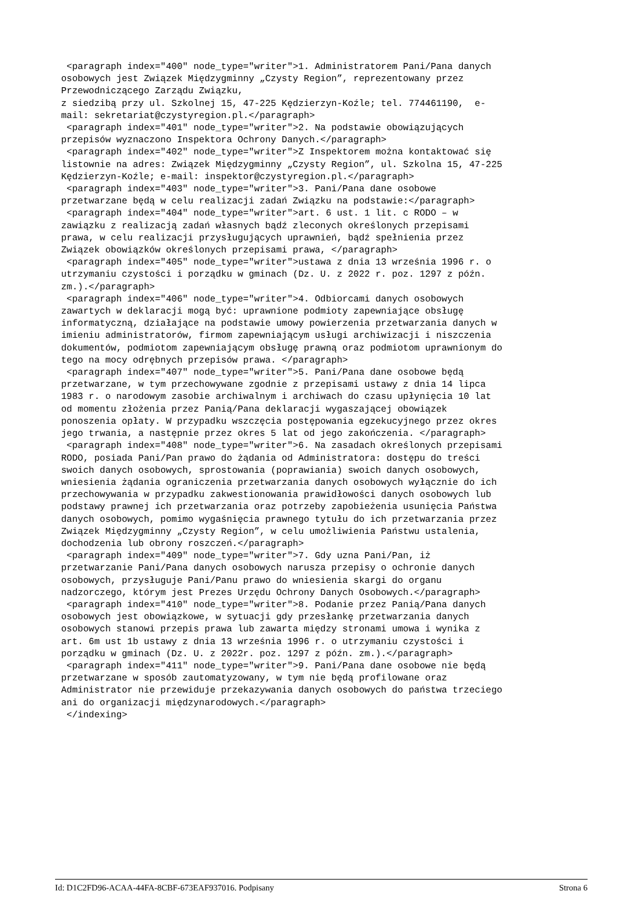<paragraph index="400" node_type="writer">1. Administratorem Pani/Pana danych osobowych jest Związek Międzygminny „Czysty Region”, reprezentowany przez Przewodniczącego Zarządu Związku, z siedzibą przy ul. Szkolnej 15, 47-225 Kędzierzyn-Koźle; tel. 774461190, e- mail: sekretariat@czystyregion.pl.</paragraph> <paragraph index="401" node_type="writer">2. Na podstawie obowiązujących przepisów wyznaczono Inspektora Ochrony Danych.</paragraph> <paragraph index="402" node_type="writer">Z Inspektorem można kontaktować się listownie na adres: Związek Międzygminny „Czysty Region”, ul. Szkolna 15, 47-225 Kędzierzyn-Koźle; e-mail: inspektor@czystyregion.pl.</paragraph> <paragraph index="403" node_type="writer">3. Pani/Pana dane osobowe przetwarzane będą w celu realizacji zadań Związku na podstawie:</paragraph> <paragraph index="404" node_type="writer">art. 6 ust. 1 lit. c RODO – w zawiązku z realizacją zadań własnych bądź zleconych określonych przepisami prawa, w celu realizacji przysługujących uprawnień, bądź spełnienia przez Związek obowiązków określonych przepisami prawa, </paragraph> <paragraph index="405" node_type="writer">ustawa z dnia 13 września 1996 r. o utrzymaniu czystości i porządku w gminach (Dz. U. z 2022 r. poz. 1297 z późn. zm.).</paragraph> <paragraph index="406" node_type="writer">4. Odbiorcami danych osobowych zawartych w deklaracji mogą być: uprawnione podmioty zapewniające obsługę informatyczną, działające na podstawie umowy powierzenia przetwarzania danych w imieniu administratorów, firmom zapewniającym usługi archiwizacji i niszczenia dokumentów, podmiotom zapewniającym obsługę prawną oraz podmiotom uprawnionym do tego na mocy odrębnych przepisów prawa. </paragraph> <paragraph index="407" node_type="writer">5. Pani/Pana dane osobowe będą przetwarzane, w tym przechowywane zgodnie z przepisami ustawy z dnia 14 lipca 1983 r. o narodowym zasobie archiwalnym i archiwach do czasu upłynięcia 10 lat od momentu złożenia przez Panią/Pana deklaracji wygaszającej obowiązek ponoszenia opłaty. W przypadku wszczęcia postępowania egzekucyjnego przez okres jego trwania, a następnie przez okres 5 lat od jego zakończenia. </paragraph> <paragraph index="408" node_type="writer">6. Na zasadach określonych przepisami RODO, posiada Pani/Pan prawo do żądania od Administratora: dostępu do treści swoich danych osobowych, sprostowania (poprawiania) swoich danych osobowych, wniesienia żądania ograniczenia przetwarzania danych osobowych wyłącznie do ich przechowywania w przypadku zakwestionowania prawidłowości danych osobowych lub podstawy prawnej ich przetwarzania oraz potrzeby zapobieżenia usunięcia Państwa danych osobowych, pomimo wygaśnięcia prawnego tytułu do ich przetwarzania przez Związek Międzygminny „Czysty Region”, w celu umożliwienia Państwu ustalenia, dochodzenia lub obrony roszczeń.</paragraph> <paragraph index="409" node_type="writer">7. Gdy uzna Pani/Pan, iż przetwarzanie Pani/Pana danych osobowych narusza przepisy o ochronie danych osobowych, przysługuje Pani/Panu prawo do wniesienia skargi do organu nadzorczego, którym jest Prezes Urzędu Ochrony Danych Osobowych.</paragraph> <paragraph index="410" node_type="writer">8. Podanie przez Panią/Pana danych osobowych jest obowiązkowe, w sytuacji gdy przesłankę przetwarzania danych osobowych stanowi przepis prawa lub zawarta między stronami umowa i wynika z art. 6m ust 1b ustawy z dnia 13 września 1996 r. o utrzymaniu czystości i porządku w gminach (Dz. U. z 2022r. poz. 1297 z późn. zm.).</paragraph> <paragraph index="411" node_type="writer">9. Pani/Pana dane osobowe nie będą przetwarzane w sposób zautomatyzowany, w tym nie będą profilowane oraz Administrator nie przewiduje przekazywania danych osobowych do państwa trzeciego ani do organizacji międzynarodowych.</paragraph> </indexing>
Id: D1C2FD96-ACAA-44FA-8CBF-673EAF937016. Podpisany Strona 6